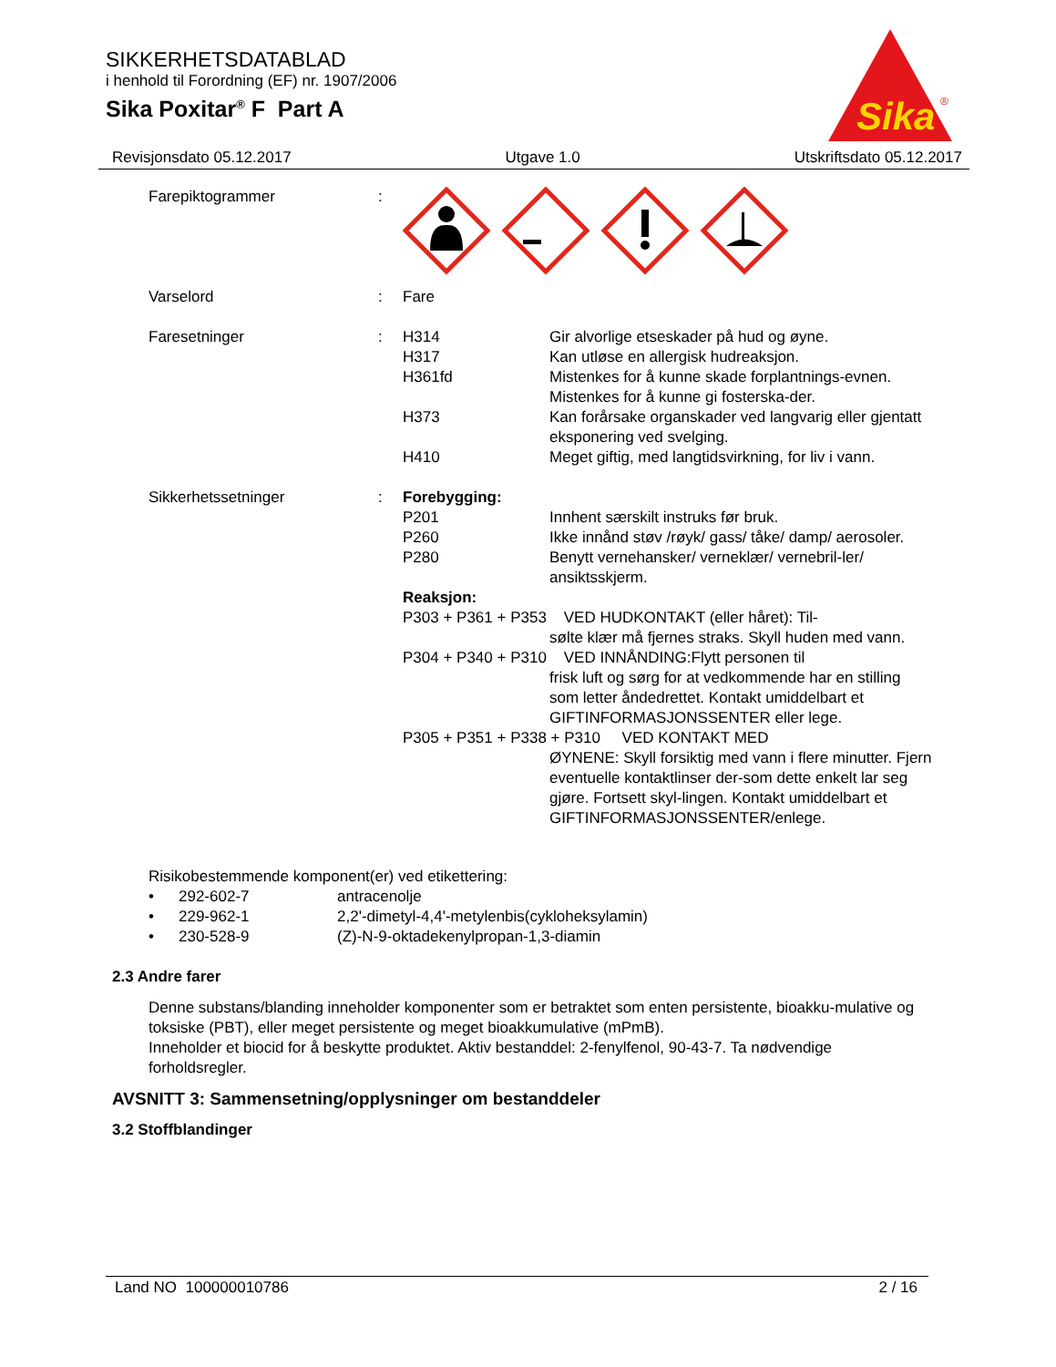SIKKERHETSDATABLAD
i henhold til Forordning (EF) nr. 1907/2006
Sika Poxitar<sup>®</sup> F Part A
Sika
®
Revisjonsdato 05.12.2017 Utgave 1.0 Utskriftsdato 05.12.2017
Farepiktogrammer :
Varselord : Fare
Faresetninger : H314 Gir alvorlige etseskader på hud og øyne.
H317 Kan utløse en allergisk hudreaksjon.
H361fd Mistenkes for å kunne skade forplantnings-evnen. Mistenkes for å kunne gi fosterska-der.
H373 Kan forårsake organskader ved langvarig eller gjentatt eksponering ved svelging.
H410 Meget giftig, med langtidsvirkning, for liv i vann.
Sikkerhetssetninger : Forebygging:
P201 Innhent særskilt instruks før bruk.
P260 Ikke innånd støv /røyk/ gass/ tåke/ damp/ aerosoler.
P280 Benytt vernehansker/ verneklær/ vernebril-ler/ ansiktsskjerm.
Reaksjon:
P303 + P361 + P353 VED HUDKONTAKT (eller håret): Til-
sølte klær må fjernes straks. Skyll huden med vann.
P304 + P340 + P310 VED INNÅNDING:Flytt personen til
frisk luft og sørg for at vedkommende har en stilling som letter åndedrettet. Kontakt umiddelbart et GIFTINFORMASJONSSENTER eller lege.
P305 + P351 + P338 + P310 VED KONTAKT MED
ØYNENE: Skyll forsiktig med vann i flere minutter. Fjern eventuelle kontaktlinser der-som dette enkelt lar seg gjøre. Fortsett skyl-lingen. Kontakt umiddelbart et GIFTINFORMASJONSSENTER/enlege.
Risikobestemmende komponent(er) ved etikettering:
• 292-602-7 antracenolje
• 229-962-1 2,2'-dimetyl-4,4'-metylenbis(cykloheksylamin)
• 230-528-9 (Z)-N-9-oktadekenylpropan-1,3-diamin
2.3 Andre farer
Denne substans/blanding inneholder komponenter som er betraktet som enten persistente, bioakku-mulative og toksiske (PBT), eller meget persistente og meget bioakkumulative (mPmB).
Inneholder et biocid for å beskytte produktet. Aktiv bestanddel: 2-fenylfenol, 90-43-7. Ta nødvendige forholdsregler.
AVSNITT 3: Sammensetning/opplysninger om bestanddeler
3.2 Stoffblandinger
Land NO 100000010786 2 / 16